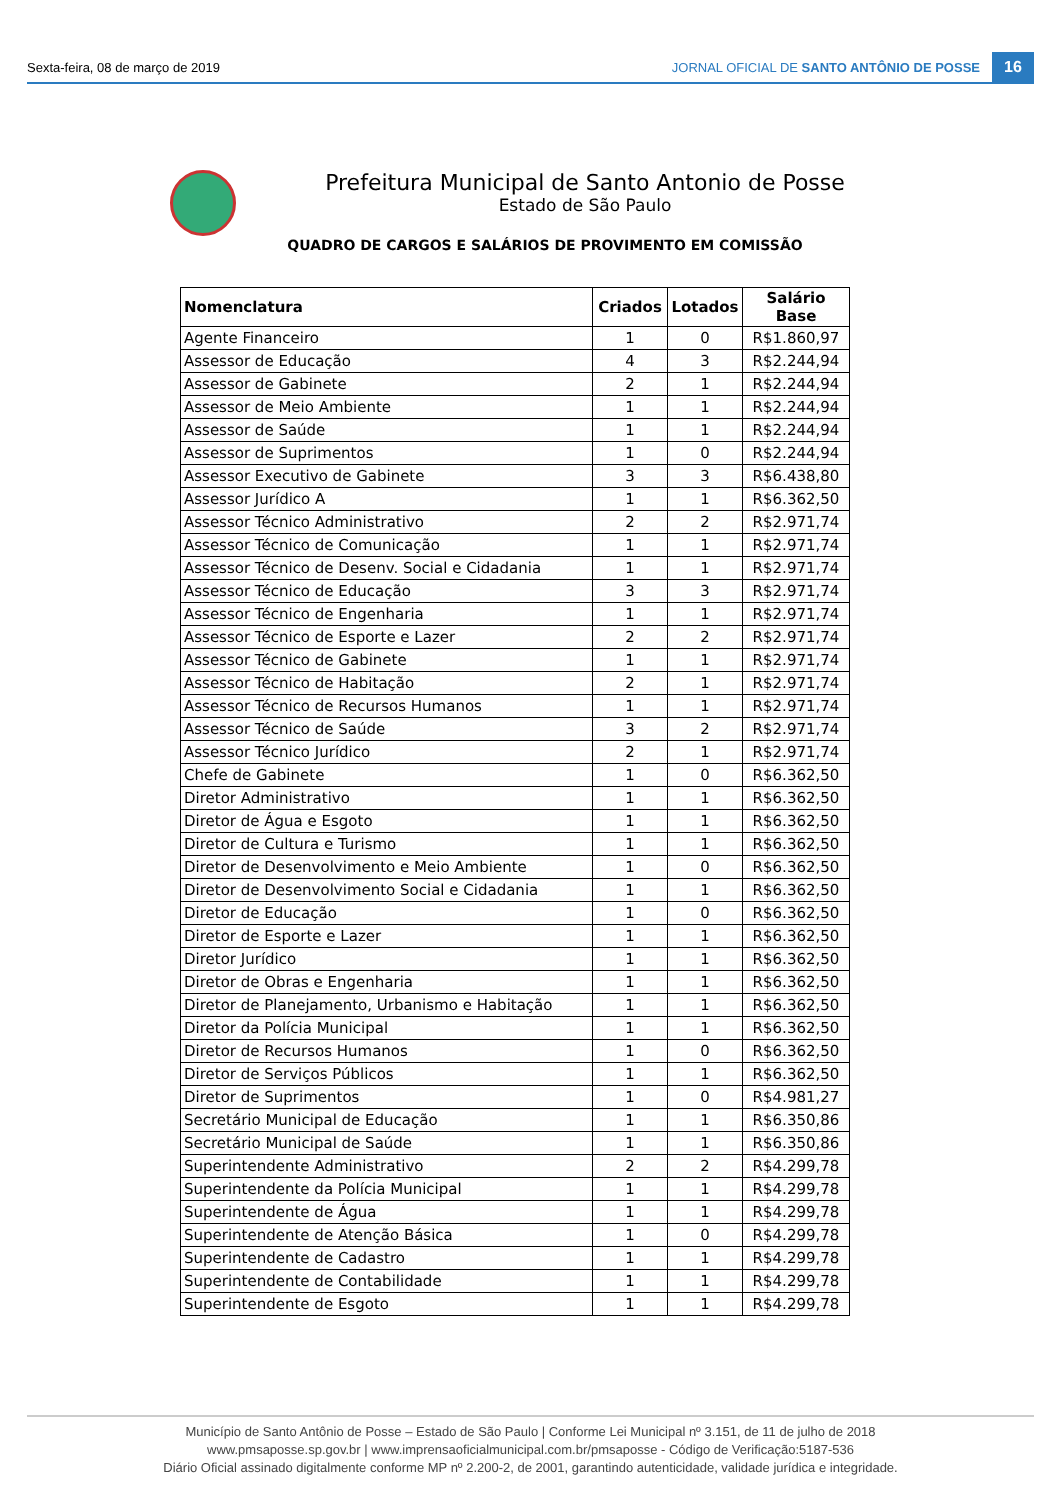Sexta-feira, 08 de março de 2019 JORNAL OFICIAL DE SANTO ANTÔNIO DE POSSE 16
Prefeitura Municipal de Santo Antonio de Posse
Estado de São Paulo
QUADRO DE CARGOS E SALÁRIOS DE PROVIMENTO EM COMISSÃO
| Nomenclatura | Criados | Lotados | Salário Base |
| --- | --- | --- | --- |
| Agente Financeiro | 1 | 0 | R$1.860,97 |
| Assessor de Educação | 4 | 3 | R$2.244,94 |
| Assessor de Gabinete | 2 | 1 | R$2.244,94 |
| Assessor de Meio Ambiente | 1 | 1 | R$2.244,94 |
| Assessor de Saúde | 1 | 1 | R$2.244,94 |
| Assessor de Suprimentos | 1 | 0 | R$2.244,94 |
| Assessor Executivo de Gabinete | 3 | 3 | R$6.438,80 |
| Assessor Jurídico A | 1 | 1 | R$6.362,50 |
| Assessor Técnico Administrativo | 2 | 2 | R$2.971,74 |
| Assessor Técnico de Comunicação | 1 | 1 | R$2.971,74 |
| Assessor Técnico de Desenv. Social e Cidadania | 1 | 1 | R$2.971,74 |
| Assessor Técnico de Educação | 3 | 3 | R$2.971,74 |
| Assessor Técnico de Engenharia | 1 | 1 | R$2.971,74 |
| Assessor Técnico de Esporte e Lazer | 2 | 2 | R$2.971,74 |
| Assessor Técnico de Gabinete | 1 | 1 | R$2.971,74 |
| Assessor Técnico de Habitação | 2 | 1 | R$2.971,74 |
| Assessor Técnico de Recursos Humanos | 1 | 1 | R$2.971,74 |
| Assessor Técnico de Saúde | 3 | 2 | R$2.971,74 |
| Assessor Técnico Jurídico | 2 | 1 | R$2.971,74 |
| Chefe de Gabinete | 1 | 0 | R$6.362,50 |
| Diretor Administrativo | 1 | 1 | R$6.362,50 |
| Diretor de Água e Esgoto | 1 | 1 | R$6.362,50 |
| Diretor de Cultura e Turismo | 1 | 1 | R$6.362,50 |
| Diretor de Desenvolvimento e Meio Ambiente | 1 | 0 | R$6.362,50 |
| Diretor de Desenvolvimento Social e Cidadania | 1 | 1 | R$6.362,50 |
| Diretor de Educação | 1 | 0 | R$6.362,50 |
| Diretor de Esporte e Lazer | 1 | 1 | R$6.362,50 |
| Diretor Jurídico | 1 | 1 | R$6.362,50 |
| Diretor de Obras e Engenharia | 1 | 1 | R$6.362,50 |
| Diretor de Planejamento, Urbanismo e Habitação | 1 | 1 | R$6.362,50 |
| Diretor da Polícia Municipal | 1 | 1 | R$6.362,50 |
| Diretor de Recursos Humanos | 1 | 0 | R$6.362,50 |
| Diretor de Serviços Públicos | 1 | 1 | R$6.362,50 |
| Diretor de Suprimentos | 1 | 0 | R$4.981,27 |
| Secretário Municipal de Educação | 1 | 1 | R$6.350,86 |
| Secretário Municipal de Saúde | 1 | 1 | R$6.350,86 |
| Superintendente Administrativo | 2 | 2 | R$4.299,78 |
| Superintendente da Polícia Municipal | 1 | 1 | R$4.299,78 |
| Superintendente de Água | 1 | 1 | R$4.299,78 |
| Superintendente de Atenção Básica | 1 | 0 | R$4.299,78 |
| Superintendente de Cadastro | 1 | 1 | R$4.299,78 |
| Superintendente de Contabilidade | 1 | 1 | R$4.299,78 |
| Superintendente de Esgoto | 1 | 1 | R$4.299,78 |
Município de Santo Antônio de Posse – Estado de São Paulo | Conforme Lei Municipal nº 3.151, de 11 de julho de 2018
www.pmsaposse.sp.gov.br | www.imprensaoficialmunicipal.com.br/pmsaposse - Código de Verificação:5187-536
Diário Oficial assinado digitalmente conforme MP nº 2.200-2, de 2001, garantindo autenticidade, validade jurídica e integridade.